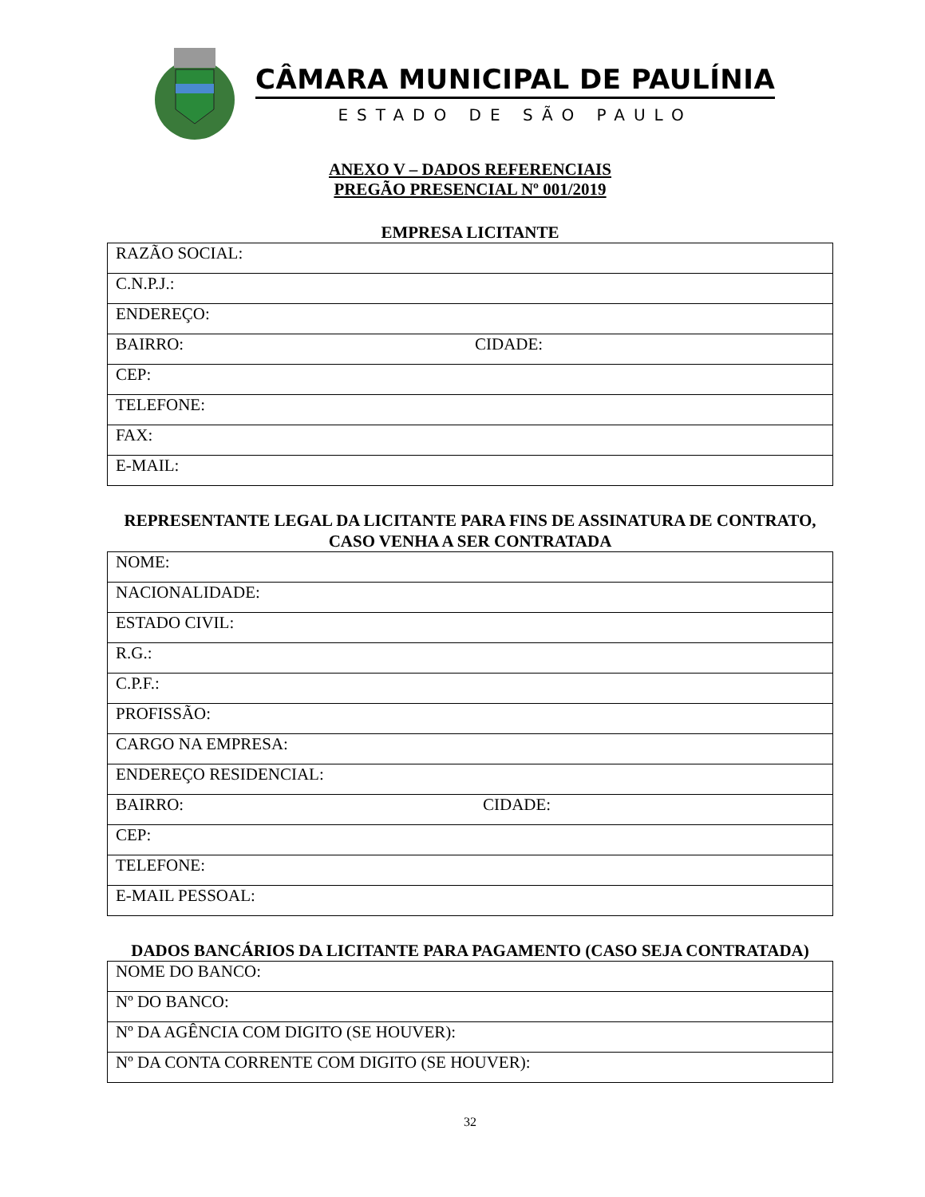CÂMARA MUNICIPAL DE PAULÍNIA
ESTADO DE SÃO PAULO
ANEXO V – DADOS REFERENCIAIS
PREGÃO PRESENCIAL Nº 001/2019
EMPRESA LICITANTE
| RAZÃO SOCIAL: | |
| C.N.P.J.: | |
| ENDEREÇO: | |
| BAIRRO: | CIDADE: |
| CEP: | |
| TELEFONE: | |
| FAX: | |
| E-MAIL: | |
REPRESENTANTE LEGAL DA LICITANTE PARA FINS DE ASSINATURA DE CONTRATO, CASO VENHA A SER CONTRATADA
| NOME: | |
| NACIONALIDADE: | |
| ESTADO CIVIL: | |
| R.G.: | |
| C.P.F.: | |
| PROFISSÃO: | |
| CARGO NA EMPRESA: | |
| ENDEREÇO RESIDENCIAL: | |
| BAIRRO: | CIDADE: |
| CEP: | |
| TELEFONE: | |
| E-MAIL PESSOAL: | |
DADOS BANCÁRIOS DA LICITANTE PARA PAGAMENTO (CASO SEJA CONTRATADA)
| NOME DO BANCO: |
| Nº DO BANCO: |
| Nº DA AGÊNCIA COM DIGITO (SE HOUVER): |
| Nº DA CONTA CORRENTE COM DIGITO (SE HOUVER): |
32